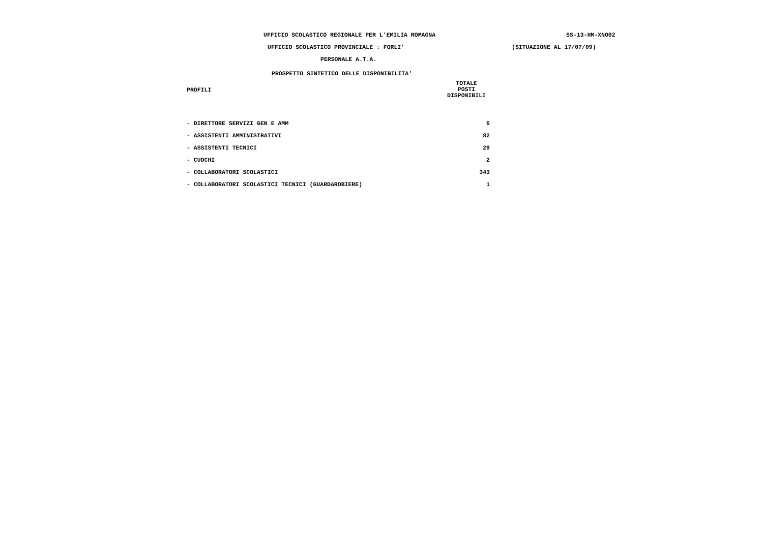UFFICIO SCOLASTICO REGIONALE PER L'EMILIA ROMAGNA SS-13-HM-XNO02
UFFICIO SCOLASTICO PROVINCIALE : FORLI' (SITUAZIONE AL 17/07/09)
PERSONALE A.T.A.
PROSPETTO SINTETICO DELLE DISPONIBILITA'
| PROFILI | TOTALE POSTI DISPONIBILI |
| --- | --- |
| - DIRETTORE SERVIZI GEN E AMM | 6 |
| - ASSISTENTI AMMINISTRATIVI | 82 |
| - ASSISTENTI TECNICI | 29 |
| - CUOCHI | 2 |
| - COLLABORATORI SCOLASTICI | 343 |
| - COLLABORATORI SCOLASTICI TECNICI (GUARDAROBIERE) | 1 |